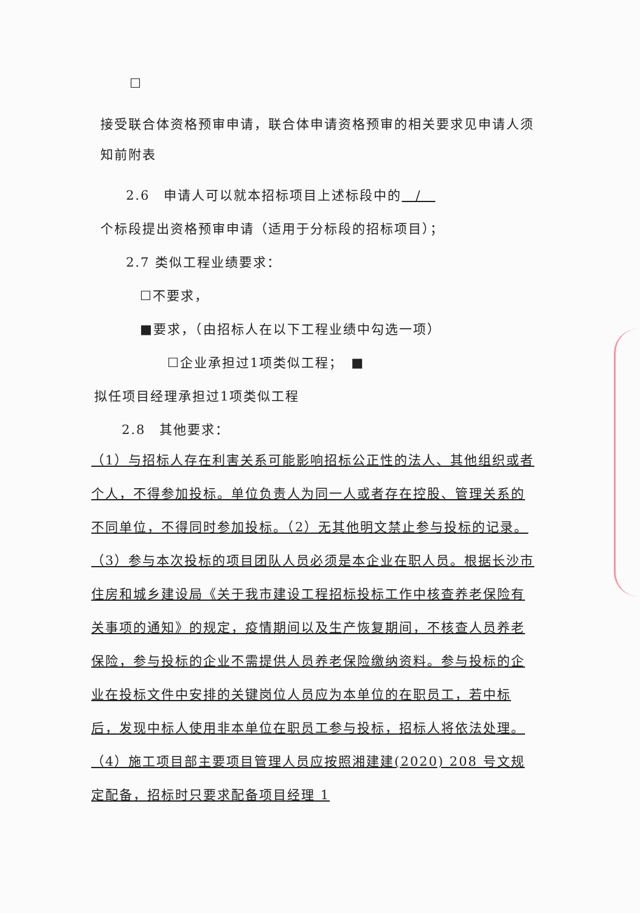☐
接受联合体资格预审申请，联合体申请资格预审的相关要求见申请人须知前附表
2.6　申请人可以就本招标项目上述标段中的　/　
个标段提出资格预审申请（适用于分标段的招标项目）；
2.7 类似工程业绩要求：
☐不要求，
■要求，（由招标人在以下工程业绩中勾选一项）
☐企业承担过1项类似工程；　■
拟任项目经理承担过1项类似工程
2.8　其他要求：
（1）与招标人存在利害关系可能影响招标公正性的法人、其他组织或者个人，不得参加投标。单位负责人为同一人或者存在控股、管理关系的不同单位，不得同时参加投标。（2）无其他明文禁止参与投标的记录。（3）参与本次投标的项目团队人员必须是本企业在职人员。根据长沙市住房和城乡建设局《关于我市建设工程招标投标工作中核查养老保险有关事项的通知》的规定，疫情期间以及生产恢复期间，不核查人员养老保险，参与投标的企业不需提供人员养老保险缴纳资料。参与投标的企业在投标文件中安排的关键岗位人员应为本单位的在职员工，若中标后，发现中标人使用非本单位在职员工参与投标，招标人将依法处理。（4）施工项目部主要项目管理人员应按照湘建建(2020) 208 号文规定配备，招标时只要求配备项目经理 1